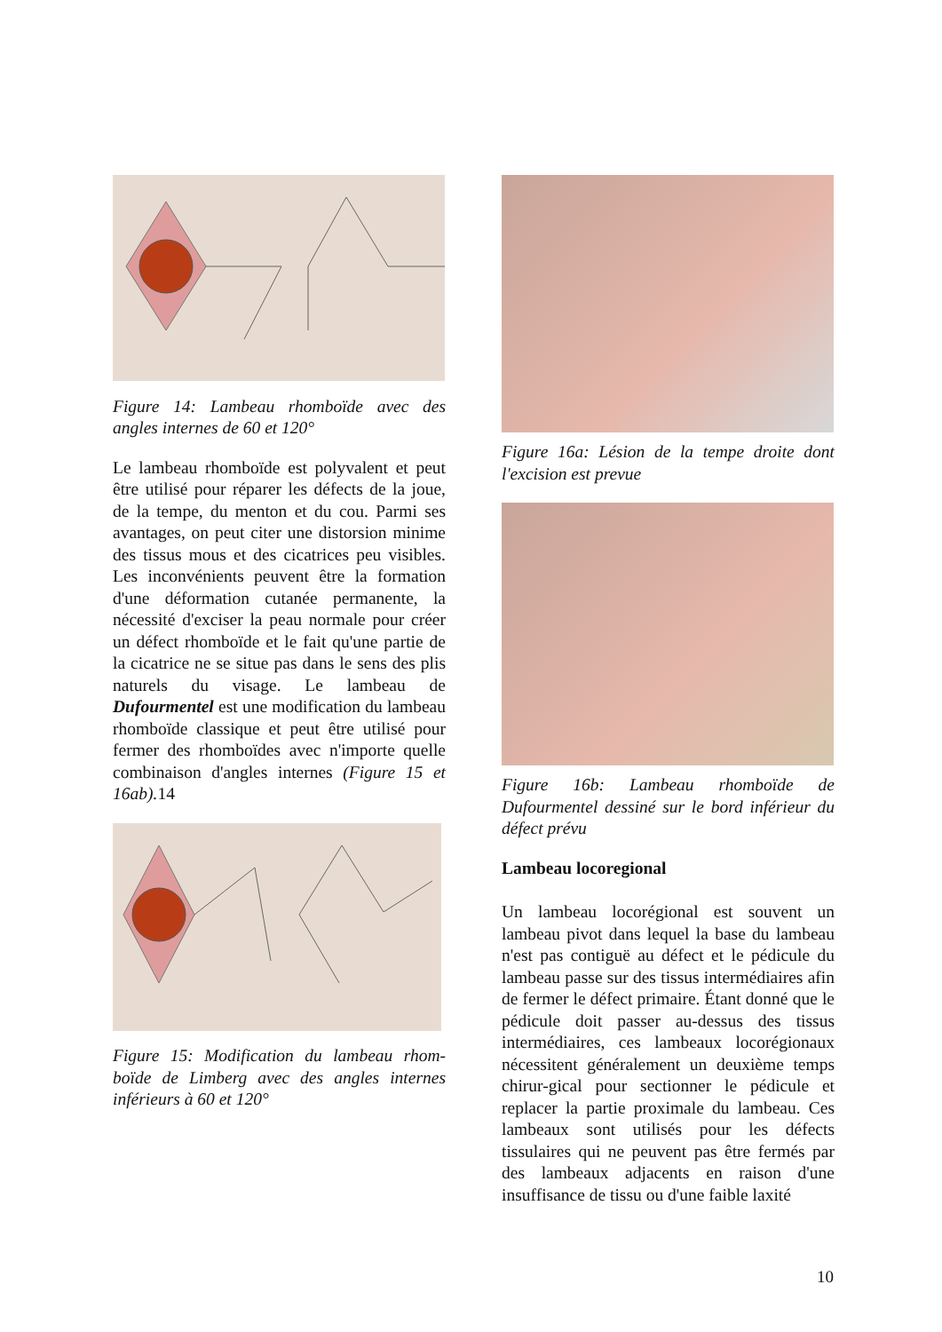Figure 14: Lambeau rhomboïde avec des angles internes de 60 et 120°
Le lambeau rhomboïde est polyvalent et peut être utilisé pour réparer les défects de la joue, de la tempe, du menton et du cou. Parmi ses avantages, on peut citer une distorsion minime des tissus mous et des cicatrices peu visibles. Les inconvénients peuvent être la formation d'une déformation cutanée permanente, la nécessité d'exciser la peau normale pour créer un défect rhomboïde et le fait qu'une partie de la cicatrice ne se situe pas dans le sens des plis naturels du visage. Le lambeau de Dufourmentel est une modification du lambeau rhomboïde classique et peut être utilisé pour fermer des rhomboïdes avec n'importe quelle combinaison d'angles internes (Figure 15 et 16ab). 14
Figure 15: Modification du lambeau rhom-boïde de Limberg avec des angles internes inférieurs à 60 et 120°
Figure 16a: Lésion de la tempe droite dont l'excision est prevue
Figure 16b: Lambeau rhomboïde de Dufourmentel dessiné sur le bord inférieur du défect prévu
Lambeau locoregional
Un lambeau locorégional est souvent un lambeau pivot dans lequel la base du lambeau n'est pas contiguë au défect et le pédicule du lambeau passe sur des tissus intermédiaires afin de fermer le défect primaire. Étant donné que le pédicule doit passer au-dessus des tissus intermédiaires, ces lambeaux locorégionaux nécessitent généralement un deuxième temps chirur-gical pour sectionner le pédicule et replacer la partie proximale du lambeau. Ces lambeaux sont utilisés pour les défects tissulaires qui ne peuvent pas être fermés par des lambeaux adjacents en raison d'une insuffisance de tissu ou d'une faible laxité
10